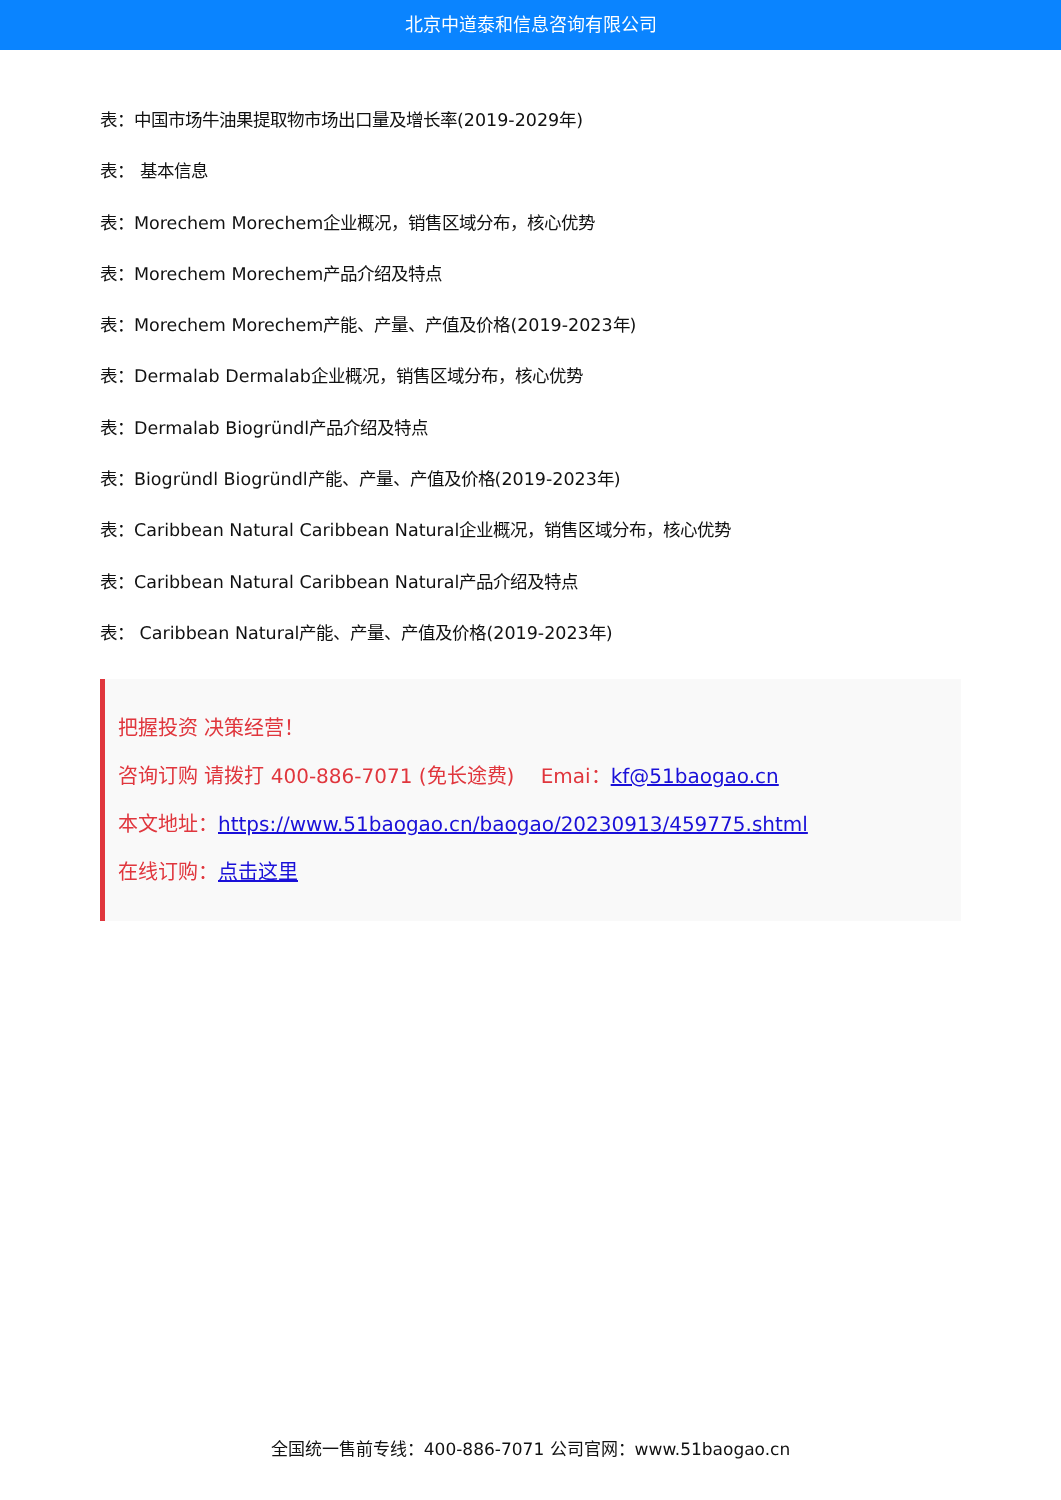北京中道泰和信息咨询有限公司
表：中国市场牛油果提取物市场出口量及增长率(2019-2029年)
表： 基本信息
表：Morechem Morechem企业概况，销售区域分布，核心优势
表：Morechem Morechem产品介绍及特点
表：Morechem Morechem产能、产量、产值及价格(2019-2023年)
表：Dermalab Dermalab企业概况，销售区域分布，核心优势
表：Dermalab Biogründl产品介绍及特点
表：Biogründl Biogründl产能、产量、产值及价格(2019-2023年)
表：Caribbean Natural Caribbean Natural企业概况，销售区域分布，核心优势
表：Caribbean Natural Caribbean Natural产品介绍及特点
表： Caribbean Natural产能、产量、产值及价格(2019-2023年)
把握投资 决策经营！
咨询订购 请拨打 400-886-7071 (免长途费)　 Emai：kf@51baogao.cn
本文地址：https://www.51baogao.cn/baogao/20230913/459775.shtml
在线订购：点击这里
全国统一售前专线：400-886-7071 公司官网：www.51baogao.cn